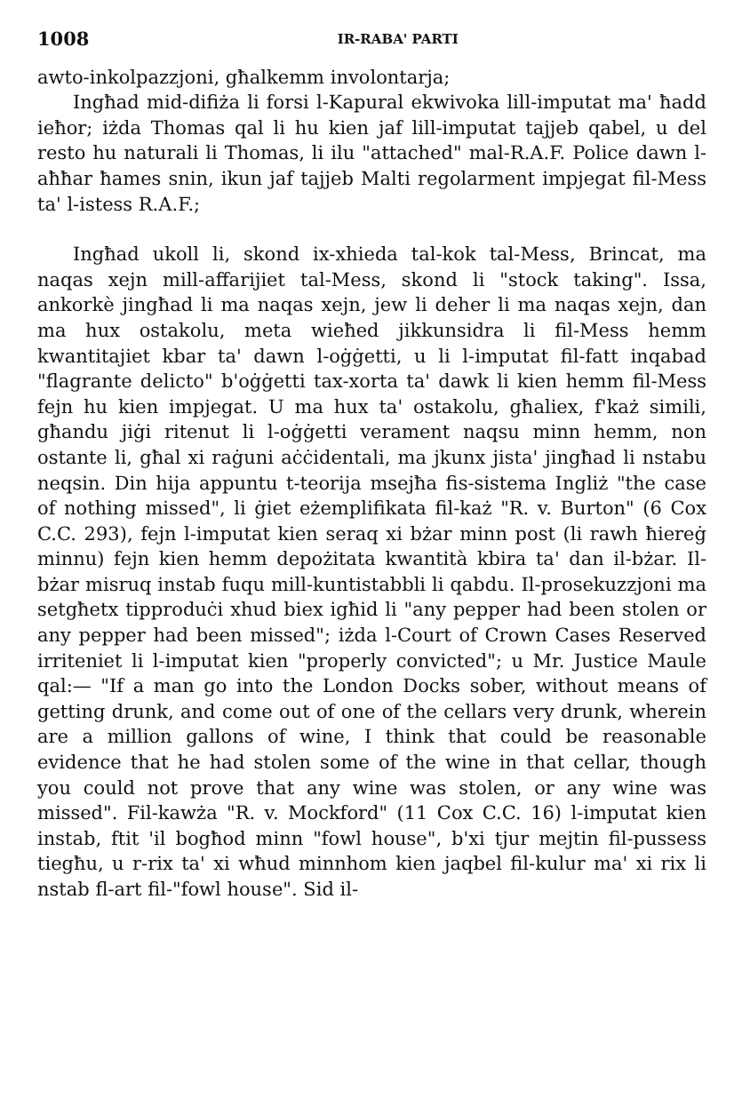1008 IR-RABA' PARTI
awto-inkolpazzjoni, għalkemm involontarja;
Ingħad mid-difiża li forsi l-Kapural ekwivoka lill-imputat ma' ħadd ieħor; iżda Thomas qal li hu kien jaf lill-imputat tajjeb qabel, u del resto hu naturali li Thomas, li ilu "attached" mal-R.A.F. Police dawn l-aħħar ħames snin, ikun jaf tajjeb Malti regolarment impjegat fil-Mess ta' l-istess R.A.F.;
Ingħad ukoll li, skond ix-xhieda tal-kok tal-Mess, Brincat, ma naqas xejn mill-affarijiet tal-Mess, skond li "stock taking". Issa, ankorkè jingħad li ma naqas xejn, jew li deher li ma naqas xejn, dan ma hux ostakolu, meta wieħed jikkunsidra li fil-Mess hemm kwantitajiet kbar ta' dawn l-oġġetti, u li l-imputat fil-fatt inqabad "flagrante delicto" b'oġġetti tax-xorta ta' dawk li kien hemm fil-Mess fejn hu kien impjegat. U ma hux ta' ostakolu, għaliex, f'każ simili, għandu jiġi ritenut li l-oġġetti verament naqsu minn hemm, non ostante li, għal xi raġuni aċċidentali, ma jkunx jista' jingħad li nstabu neqsin. Din hija appuntu t-teorija msejħa fis-sistema Ingliż "the case of nothing missed", li ġiet eżemplifikata fil-każ "R. v. Burton" (6 Cox C.C. 293), fejn l-imputat kien seraq xi bżar minn post (li rawh ħiereġ minnu) fejn kien hemm depożitata kwantità kbira ta' dan il-bżar. Il-bżar misruq instab fuqu mill-kuntistabbli li qabdu. Il-prosekuzzjoni ma setgħetx tipproduċi xhud biex igħid li "any pepper had been stolen or any pepper had been missed"; iżda l-Court of Crown Cases Reserved irriteniet li l-imputat kien "properly convicted"; u Mr. Justice Maule qal:— "If a man go into the London Docks sober, without means of getting drunk, and come out of one of the cellars very drunk, wherein are a million gallons of wine, I think that could be reasonable evidence that he had stolen some of the wine in that cellar, though you could not prove that any wine was stolen, or any wine was missed". Fil-kawża "R. v. Mockford" (11 Cox C.C. 16) l-imputat kien instab, ftit 'il bogħod minn "fowl house", b'xi tjur mejtin fil-pussess tiegħu, u r-rix ta' xi wħud minnhom kien jaqbel fil-kulur ma' xi rix li nstab fl-art fil-"fowl house". Sid il-